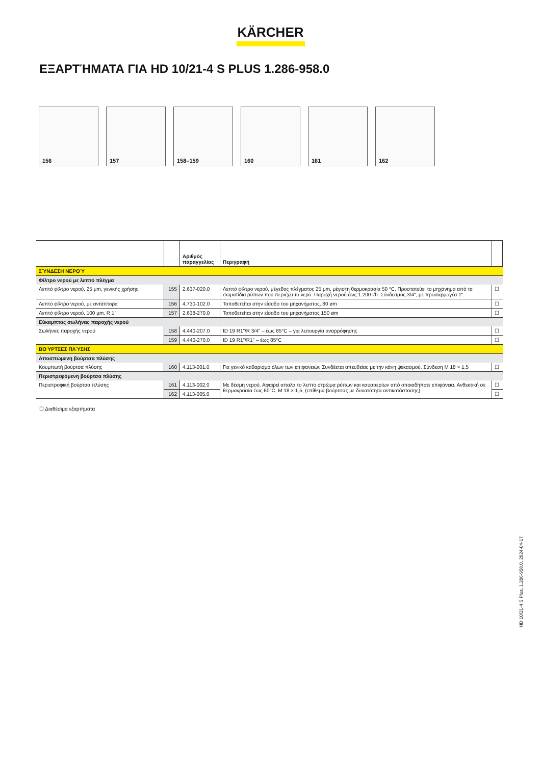KÄRCHER
ΕΞΑΡΤΉΜΑΤΑ ΓΙΑ HD 10/21-4 S PLUS 1.286-958.0
156
157
158–159
160
161
162
| | | Αριθμός παραγγελίας | Περιγραφή | |
| --- | --- | --- | --- | --- |
| ΣΎΝΔΕΣΗ ΝΕΡΟΎ | | | | |
| Φίλτρο νερού με λεπτό πλέγμα | | | | |
| Λεπτό φίλτρο νερού, 25 μm, γενικής χρήσης | 155 | 2.637-020.0 | Λεπτό φίλτρο νερού, μέγεθος πλέγματος 25 μm, μέγιστη θερμοκρασία 50 °C. Προστατεύει το μηχάνημα από τα σωματίδια ρύπων που περιέχει το νερό. Παροχή νερού έως 1.200 l/h. Σύνδεσμος 3/4", με προσαρμογέα 1". | ☐ |
| Λεπτό φίλτρο νερού, με αντάπτορα | 156 | 4.730-102.0 | Τοποθετείται στην είσοδο του μηχανήματος, 80 øm | ☐ |
| Λεπτό φίλτρο νερού, 100 µm, R 1" | 157 | 2.638-270.0 | Τοποθετείται στην είσοδο του μηχανήματος 150 øm | ☐ |
| Εύκαμπτος σωλήνας παροχής νερού | | | | |
| Σωλήνας παροχής νερού | 158 | 4.440-207.0 | ID 19 R1"/R 3/4" – έως 85°C – για λειτουργία αναρρόφησης | ☐ |
| | 159 | 4.440-270.0 | ID 19 R1"/R1" – έως 85°C | ☐ |
| ΒΟΎΡΤΣΕΣ ΠΛΎΣΗΣ | | | | |
| Αποσπώμενη βούρτσα πλύσης | | | | |
| Κουμπωτή βούρτσα πλύσης | 160 | 4.113-001.0 | Για γενικό καθαρισμό όλων των επιφανειών Συνδέεται απευθείας με την κάνη ψεκασμού. Σύνδεση M 18 × 1,5 | ☐ |
| Περιστρεφόμενη βούρτσα πλύσης | | | | |
| Περιστροφική βούρτσα πλύσης | 161 | 4.113-002.0 | Με δέσμη νερού. Αφαιρεί απαλά το λεπτό στρώμα ρύπων και καυσαερίων από οποιαδήποτε επιφάνεια. Ανθεκτική σε θερμοκρασία έως 60°C, M 18 × 1,5, (επίθεμα βούρτσας με δυνατότητα αντικατάστασης). | ☐ |
| | 162 | 4.113-005.0 | | ☐ |
☐ Διαθέσιμα εξαρτήματα
HD 10/21-4 S Plus, 1.286-958.0, 2024-04-17